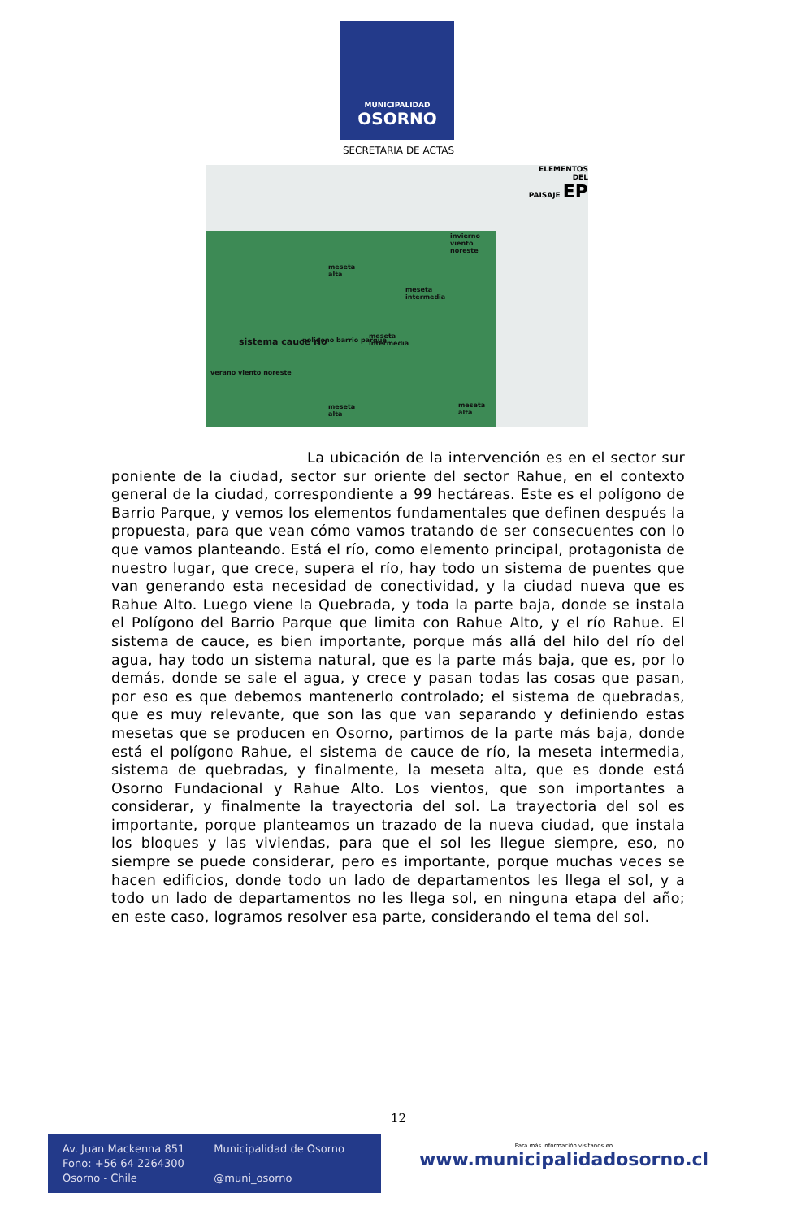MUNICIPALIDAD
OSORNO
SECRETARIA DE ACTAS
ELEMENTOS
DEL
PAISAJE EP
invierno
viento
noreste
meseta
alta
meseta
intermedia
sistema cauce rio poligono barrio parque
meseta
intermedia
verano viento noreste
meseta
alta
meseta
alta
La ubicación de la intervención es en el sector sur poniente de la ciudad, sector sur oriente del sector Rahue, en el contexto general de la ciudad, correspondiente a 99 hectáreas. Este es el polígono de Barrio Parque, y vemos los elementos fundamentales que definen después la propuesta, para que vean cómo vamos tratando de ser consecuentes con lo que vamos planteando. Está el río, como elemento principal, protagonista de nuestro lugar, que crece, supera el río, hay todo un sistema de puentes que van generando esta necesidad de conectividad, y la ciudad nueva que es Rahue Alto. Luego viene la Quebrada, y toda la parte baja, donde se instala el Polígono del Barrio Parque que limita con Rahue Alto, y el río Rahue. El sistema de cauce, es bien importante, porque más allá del hilo del río del agua, hay todo un sistema natural, que es la parte más baja, que es, por lo demás, donde se sale el agua, y crece y pasan todas las cosas que pasan, por eso es que debemos mantenerlo controlado; el sistema de quebradas, que es muy relevante, que son las que van separando y definiendo estas mesetas que se producen en Osorno, partimos de la parte más baja, donde está el polígono Rahue, el sistema de cauce de río, la meseta intermedia, sistema de quebradas, y finalmente, la meseta alta, que es donde está Osorno Fundacional y Rahue Alto. Los vientos, que son importantes a considerar, y finalmente la trayectoria del sol. La trayectoria del sol es importante, porque planteamos un trazado de la nueva ciudad, que instala los bloques y las viviendas, para que el sol les llegue siempre, eso, no siempre se puede considerar, pero es importante, porque muchas veces se hacen edificios, donde todo un lado de departamentos les llega el sol, y a todo un lado de departamentos no les llega sol, en ninguna etapa del año; en este caso, logramos resolver esa parte, considerando el tema del sol.
12
Av. Juan Mackenna 851
Fono: +56 64 2264300
Osorno - Chile
Municipalidad de Osorno
@muni_osorno
Para más información visítanos en
www.municipalidadosorno.cl